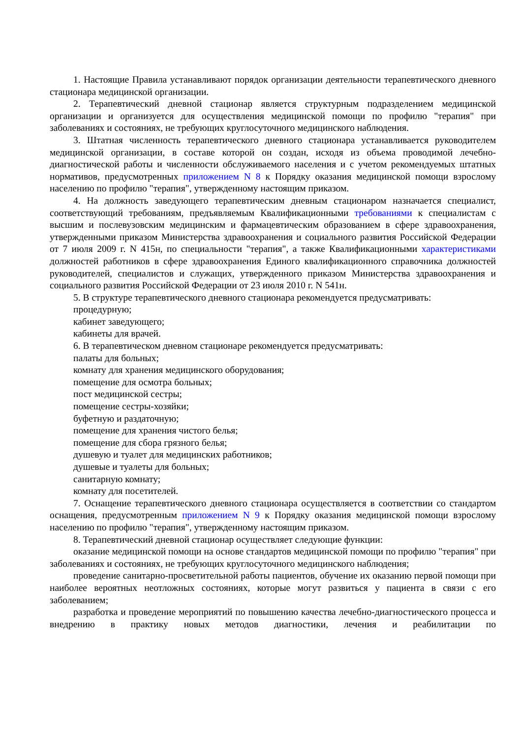1. Настоящие Правила устанавливают порядок организации деятельности терапевтического дневного стационара медицинской организации.
2. Терапевтический дневной стационар является структурным подразделением медицинской организации и организуется для осуществления медицинской помощи по профилю "терапия" при заболеваниях и состояниях, не требующих круглосуточного медицинского наблюдения.
3. Штатная численность терапевтического дневного стационара устанавливается руководителем медицинской организации, в составе которой он создан, исходя из объема проводимой лечебно-диагностической работы и численности обслуживаемого населения и с учетом рекомендуемых штатных нормативов, предусмотренных приложением N 8 к Порядку оказания медицинской помощи взрослому населению по профилю "терапия", утвержденному настоящим приказом.
4. На должность заведующего терапевтическим дневным стационаром назначается специалист, соответствующий требованиям, предъявляемым Квалификационными требованиями к специалистам с высшим и послевузовским медицинским и фармацевтическим образованием в сфере здравоохранения, утвержденными приказом Министерства здравоохранения и социального развития Российской Федерации от 7 июля 2009 г. N 415н, по специальности "терапия", а также Квалификационными характеристиками должностей работников в сфере здравоохранения Единого квалификационного справочника должностей руководителей, специалистов и служащих, утвержденного приказом Министерства здравоохранения и социального развития Российской Федерации от 23 июля 2010 г. N 541н.
5. В структуре терапевтического дневного стационара рекомендуется предусматривать:
процедурную;
кабинет заведующего;
кабинеты для врачей.
6. В терапевтическом дневном стационаре рекомендуется предусматривать:
палаты для больных;
комнату для хранения медицинского оборудования;
помещение для осмотра больных;
пост медицинской сестры;
помещение сестры-хозяйки;
буфетную и раздаточную;
помещение для хранения чистого белья;
помещение для сбора грязного белья;
душевую и туалет для медицинских работников;
душевые и туалеты для больных;
санитарную комнату;
комнату для посетителей.
7. Оснащение терапевтического дневного стационара осуществляется в соответствии со стандартом оснащения, предусмотренным приложением N 9 к Порядку оказания медицинской помощи взрослому населению по профилю "терапия", утвержденному настоящим приказом.
8. Терапевтический дневной стационар осуществляет следующие функции:
оказание медицинской помощи на основе стандартов медицинской помощи по профилю "терапия" при заболеваниях и состояниях, не требующих круглосуточного медицинского наблюдения;
проведение санитарно-просветительной работы пациентов, обучение их оказанию первой помощи при наиболее вероятных неотложных состояниях, которые могут развиться у пациента в связи с его заболеванием;
разработка и проведение мероприятий по повышению качества лечебно-диагностического процесса и внедрению в практику новых методов диагностики, лечения и реабилитации по